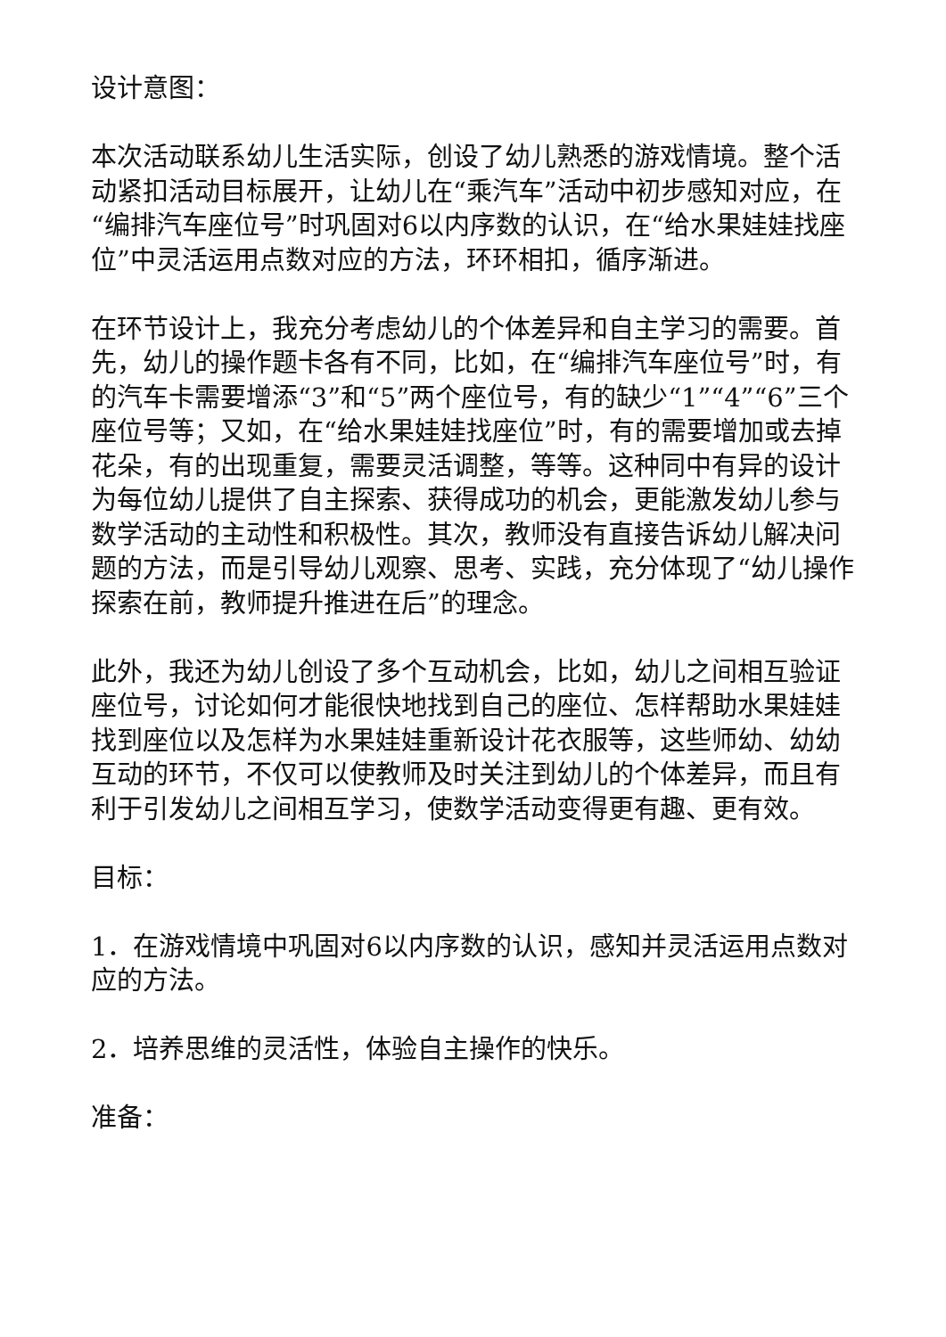设计意图：
本次活动联系幼儿生活实际，创设了幼儿熟悉的游戏情境。整个活动紧扣活动目标展开，让幼儿在“乘汽车”活动中初步感知对应，在“编排汽车座位号”时巩固对6以内序数的认识，在“给水果娃娃找座位”中灵活运用点数对应的方法，环环相扣，循序渐进。
在环节设计上，我充分考虑幼儿的个体差异和自主学习的需要。首先，幼儿的操作题卡各有不同，比如，在“编排汽车座位号”时，有的汽车卡需要增添“3”和“5”两个座位号，有的缺少“1”“4”“6”三个座位号等；又如，在“给水果娃娃找座位”时，有的需要增加或去掉花朵，有的出现重复，需要灵活调整，等等。这种同中有异的设计为每位幼儿提供了自主探索、获得成功的机会，更能激发幼儿参与数学活动的主动性和积极性。其次，教师没有直接告诉幼儿解决问题的方法，而是引导幼儿观察、思考、实践，充分体现了“幼儿操作探索在前，教师提升推进在后”的理念。
此外，我还为幼儿创设了多个互动机会，比如，幼儿之间相互验证座位号，讨论如何才能很快地找到自己的座位、怎样帮助水果娃娃找到座位以及怎样为水果娃娃重新设计花衣服等，这些师幼、幼幼互动的环节，不仅可以使教师及时关注到幼儿的个体差异，而且有利于引发幼儿之间相互学习，使数学活动变得更有趣、更有效。
目标：
1．在游戏情境中巩固对6以内序数的认识，感知并灵活运用点数对应的方法。
2．培养思维的灵活性，体验自主操作的快乐。
准备：